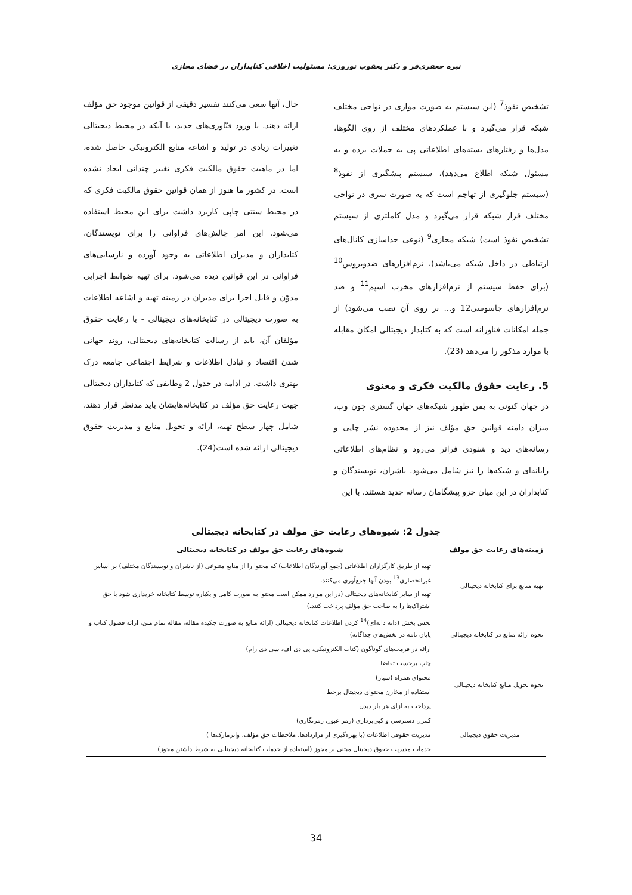نیره جعفری‌فر و دکتر یعقوب نوروزی: مسئولیت اخلاقی کتابداران در فضای مجازی
تشخیص نفوذ<sup>7</sup> (این سیستم به صورت موازی در نواحی مختلف شبکه قرار می‌گیرد و با عملکردهای مختلف از روی الگوها، مدل‌ها و رفتارهای بسته‌های اطلاعاتی پی به حملات برده و به مسئول شبکه اطلاع می‌دهد)، سیستم پیشگیری از نفوذ<sup>8</sup> (سیستم جلوگیری از تهاجم است که به صورت سری در نواحی مختلف قرار شبکه قرار می‌گیرد و مدل کاملتری از سیستم تشخیص نفوذ است) شبکه مجازی<sup>9</sup> (نوعی جداسازی کانال‌های ارتباطی در داخل شبکه می‌باشد)، نرم‌افزارهای ضدویروس<sup>10</sup> (برای حفظ سیستم از نرم‌افزارهای مخرب اسپم<sup>11</sup> و ضد نرم‌افزارهای جاسوسی12 و... بر روی آن نصب می‌شود) از جمله امکانات فناورانه است که به کتابدار دیجیتالی امکان مقابله با موارد مذکور را می‌دهد (23).
5. رعایت حقوق مالکیت فکری و معنوی
در جهان کنونی به یمن ظهور شبکه‌های جهان گستری چون وب، میزان دامنه قوانین حق مؤلف نیز از محدوده نشر چاپی و رسانه‌های دید و شنودی فراتر می‌رود و نظام‌های اطلاعاتی رایانه‌ای و شبکه‌ها را نیز شامل می‌شود. ناشران، نویسندگان و کتابداران در این میان جزو پیشگامان رسانه جدید هستند. با این
حال، آنها سعی می‌کنند تفسیر دقیقی از قوانین موجود حق مؤلف ارائه دهند. با ورود فنّاوری‌های جدید، با آنکه در محیط دیجیتالی تغییرات زیادی در تولید و اشاعه منابع الکترونیکی حاصل شده، اما در ماهیت حقوق مالکیت فکری تغییر چندانی ایجاد نشده است. در کشور ما هنوز از همان قوانین حقوق مالکیت فکری که در محیط سنتی چاپی کاربرد داشت برای این محیط استفاده می‌شود. این امر چالش‌های فراوانی را برای نویسندگان، کتابداران و مدیران اطلاعاتی به وجود آورده و نارسایی‌های فراوانی در این قوانین دیده می‌شود. برای تهیه ضوابط اجرایی مدوّن و قابل اجرا برای مدیران در زمینه تهیه و اشاعه اطلاعات به صورت دیجیتالی در کتابخانه‌های دیجیتالی - با رعایت حقوق مؤلفان آن، باید از رسالت کتابخانه‌های دیجیتالی، روند جهانی شدن اقتصاد و تبادل اطلاعات و شرایط اجتماعی جامعه درک بهتری داشت. در ادامه در جدول 2 وظایفی که کتابداران دیجیتالی جهت رعایت حق مؤلف در کتابخانه‌هایشان باید مدنظر قرار دهند، شامل چهار سطح تهیه، ارائه و تحویل منابع و مدیریت حقوق دیجیتالی ارائه شده است(24).
جدول 2: شیوه‌های رعایت حق مولف در کتابخانه دیجیتالی
| زمینه‌های رعایت حق مولف | شیوه‌های رعایت حق مولف در کتابخانه دیجیتالی |
| --- | --- |
| تهیه منابع برای کتابخانه دیجیتالی | تهیه از طریق کارگزاران اطلاعاتی (جمع آورندگان اطلاعات) که محتوا را از منابع متنوعی (از ناشران و نویسندگان مختلف) بر اساس غیرانحصاری<sup>13</sup> بودن آنها جمع‌آوری می‌کنند. |
| | تهیه از سایر کتابخانه‌های دیجیتالی (در این موارد ممکن است محتوا به صورت کامل و یکباره توسط کتابخانه خریداری شود یا حق اشتراک‌ها را به صاحب حق مؤلف پرداخت کنند.) |
| نحوه ارائه منابع در کتابخانه دیجیتالی | بخش بخش (دانه دانه‌ای)<sup>14</sup> کردن اطلاعات کتابخانه دیجیتالی (ارائه منابع به صورت چکیده مقاله، مقاله تمام متن، ارائه فصول کتاب و پایان نامه در بخش‌های جداگانه) |
| | ارائه در فرمت‌های گوناگون (کتاب الکترونیکی، پی دی اف، سی دی رام) |
| نحوه تحویل منابع کتابخانه دیجیتالی | چاپ برحسب تقاضا |
| | محتوای همراه (سیار) |
| | استفاده از مخازن محتوای دیجیتال برخط |
| | پرداخت به ازای هر بار دیدن |
| مدیریت حقوق دیجیتالی | کنترل دسترسی و کپی‌برداری (رمز عبور، رمزنگاری) |
| | مدیریت حقوقی اطلاعات (با بهره‌گیری از قراردادها، ملاحظات حق مؤلف، واترمارک‌ها ) |
| | خدمات مدیریت حقوق دیجیتال مبتنی بر مجوز (استفاده از خدمات کتابخانه دیجیتالی به شرط داشتن مجوز) |
34